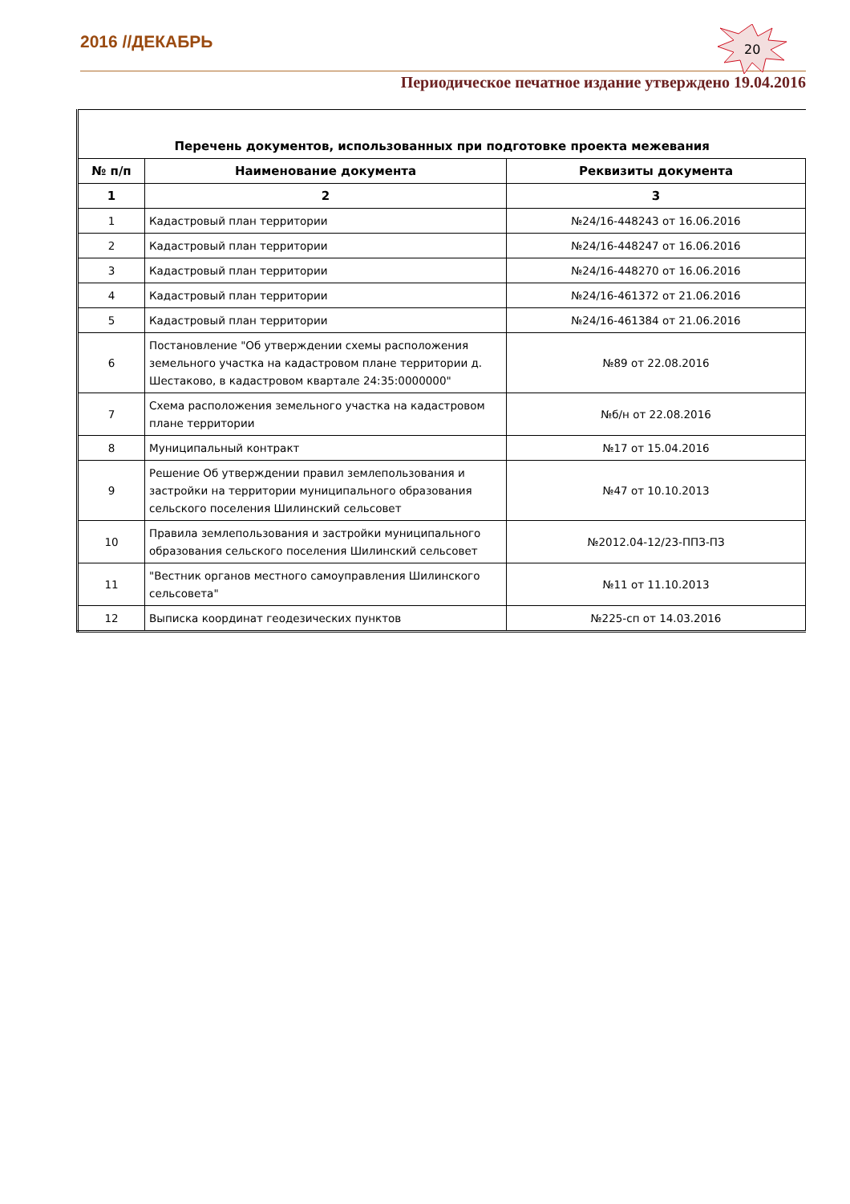2016 //ДЕКАБРЬ
20
Периодическое печатное издание утверждено 19.04.2016
| Перечень документов, использованных при подготовке проекта межевания | | |
| № п/п | Наименование документа | Реквизиты документа |
| 1 | 2 | 3 |
| 1 | Кадастровый план территории | №24/16-448243 от 16.06.2016 |
| 2 | Кадастровый план территории | №24/16-448247 от 16.06.2016 |
| 3 | Кадастровый план территории | №24/16-448270 от 16.06.2016 |
| 4 | Кадастровый план территории | №24/16-461372 от 21.06.2016 |
| 5 | Кадастровый план территории | №24/16-461384 от 21.06.2016 |
| 6 | Постановление "Об утверждении схемы расположения земельного участка на кадастровом плане территории д. Шестаково, в кадастровом квартале 24:35:0000000" | №89 от 22.08.2016 |
| 7 | Схема расположения земельного участка на кадастровом плане территории | №б/н от 22.08.2016 |
| 8 | Муниципальный контракт | №17 от 15.04.2016 |
| 9 | Решение Об утверждении правил землепользования и застройки на территории муниципального образования сельского поселения Шилинский сельсовет | №47 от 10.10.2013 |
| 10 | Правила землепользования и застройки муниципального образования сельского поселения Шилинский сельсовет | №2012.04-12/23-ППЗ-ПЗ |
| 11 | "Вестник органов местного самоуправления Шилинского сельсовета" | №11 от 11.10.2013 |
| 12 | Выписка координат геодезических пунктов | №225-сп от 14.03.2016 |